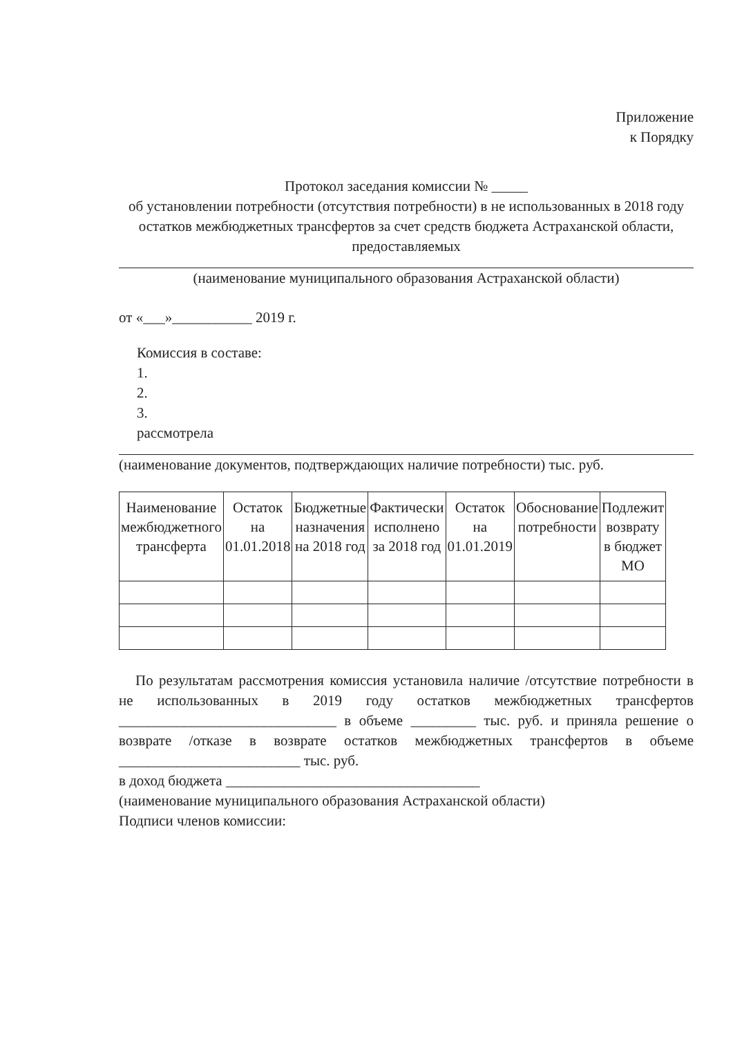Приложение
к Порядку
Протокол заседания комиссии № _____
об установлении потребности (отсутствия потребности) в не использованных в 2018 году остатков межбюджетных трансфертов за счет средств бюджета Астраханской области, предоставляемых
(наименование муниципального образования Астраханской области)
от «___»___________ 2019 г.
Комиссия в составе:
1.
2.
3.
рассмотрела
(наименование документов, подтверждающих наличие потребности) тыс. руб.
| Наименование межбюджетного трансферта | Остаток на 01.01.2018 | Бюджетные назначения на 2018 год | Фактически исполнено за 2018 год | Остаток на 01.01.2019 | Обоснование потребности | Подлежит возврату в бюджет МО |
По результатам рассмотрения комиссия установила наличие /отсутствие потребности в не использованных в 2019 году остатков межбюджетных трансфертов ______________________________ в объеме _________ тыс. руб. и приняла решение о возврате /отказе в возврате остатков межбюджетных трансфертов в объеме _________________________ тыс. руб.
в доход бюджета ___________________________________
(наименование муниципального образования Астраханской области)
Подписи членов комиссии: